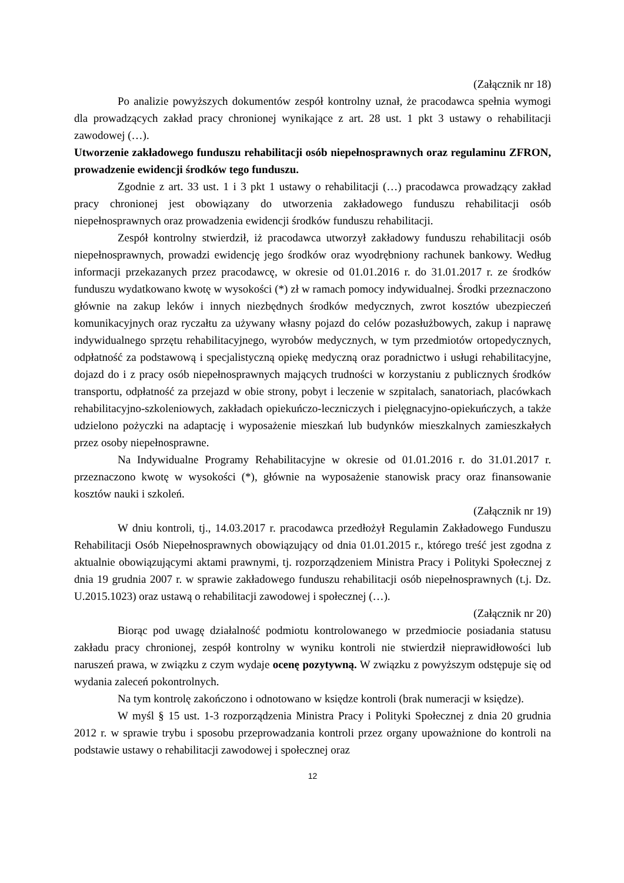(Załącznik nr 18)
Po analizie powyższych dokumentów zespół kontrolny uznał, że pracodawca spełnia wymogi dla prowadzących zakład pracy chronionej wynikające z art. 28 ust. 1 pkt 3 ustawy o rehabilitacji zawodowej (…).
Utworzenie zakładowego funduszu rehabilitacji osób niepełnosprawnych oraz regulaminu ZFRON, prowadzenie ewidencji środków tego funduszu.
Zgodnie z art. 33 ust. 1 i 3 pkt 1 ustawy o rehabilitacji (…) pracodawca prowadzący zakład pracy chronionej jest obowiązany do utworzenia zakładowego funduszu rehabilitacji osób niepełnosprawnych oraz prowadzenia ewidencji środków funduszu rehabilitacji.
Zespół kontrolny stwierdził, iż pracodawca utworzył zakładowy funduszu rehabilitacji osób niepełnosprawnych, prowadzi ewidencję jego środków oraz wyodrębniony rachunek bankowy. Według informacji przekazanych przez pracodawcę, w okresie od 01.01.2016 r. do 31.01.2017 r. ze środków funduszu wydatkowano kwotę w wysokości (*) zł w ramach pomocy indywidualnej. Środki przeznaczono głównie na zakup leków i innych niezbędnych środków medycznych, zwrot kosztów ubezpieczeń komunikacyjnych oraz ryczałtu za używany własny pojazd do celów pozasłużbowych, zakup i naprawę indywidualnego sprzętu rehabilitacyjnego, wyrobów medycznych, w tym przedmiotów ortopedycznych, odpłatność za podstawową i specjalistyczną opiekę medyczną oraz poradnictwo i usługi rehabilitacyjne, dojazd do i z pracy osób niepełnosprawnych mających trudności w korzystaniu z publicznych środków transportu, odpłatność za przejazd w obie strony, pobyt i leczenie w szpitalach, sanatoriach, placówkach rehabilitacyjno-szkoleniowych, zakładach opiekuńczo-leczniczych i pielęgnacyjno-opiekuńczych, a także udzielono pożyczki na adaptację i wyposażenie mieszkań lub budynków mieszkalnych zamieszkałych przez osoby niepełnosprawne.
Na Indywidualne Programy Rehabilitacyjne w okresie od 01.01.2016 r. do 31.01.2017 r. przeznaczono kwotę w wysokości (*), głównie na wyposażenie stanowisk pracy oraz finansowanie kosztów nauki i szkoleń.
(Załącznik nr 19)
W dniu kontroli, tj., 14.03.2017 r. pracodawca przedłożył Regulamin Zakładowego Funduszu Rehabilitacji Osób Niepełnosprawnych obowiązujący od dnia 01.01.2015 r., którego treść jest zgodna z aktualnie obowiązującymi aktami prawnymi, tj. rozporządzeniem Ministra Pracy i Polityki Społecznej z dnia 19 grudnia 2007 r. w sprawie zakładowego funduszu rehabilitacji osób niepełnosprawnych (t.j. Dz. U.2015.1023) oraz ustawą o rehabilitacji zawodowej i społecznej (…).
(Załącznik nr 20)
Biorąc pod uwagę działalność podmiotu kontrolowanego w przedmiocie posiadania statusu zakładu pracy chronionej, zespół kontrolny w wyniku kontroli nie stwierdził nieprawidłowości lub naruszeń prawa, w związku z czym wydaje ocenę pozytywną. W związku z powyższym odstępuje się od wydania zaleceń pokontrolnych.
Na tym kontrolę zakończono i odnotowano w księdze kontroli (brak numeracji w księdze).
W myśl § 15 ust. 1-3 rozporządzenia Ministra Pracy i Polityki Społecznej z dnia 20 grudnia 2012 r. w sprawie trybu i sposobu przeprowadzania kontroli przez organy upoważnione do kontroli na podstawie ustawy o rehabilitacji zawodowej i społecznej oraz
12